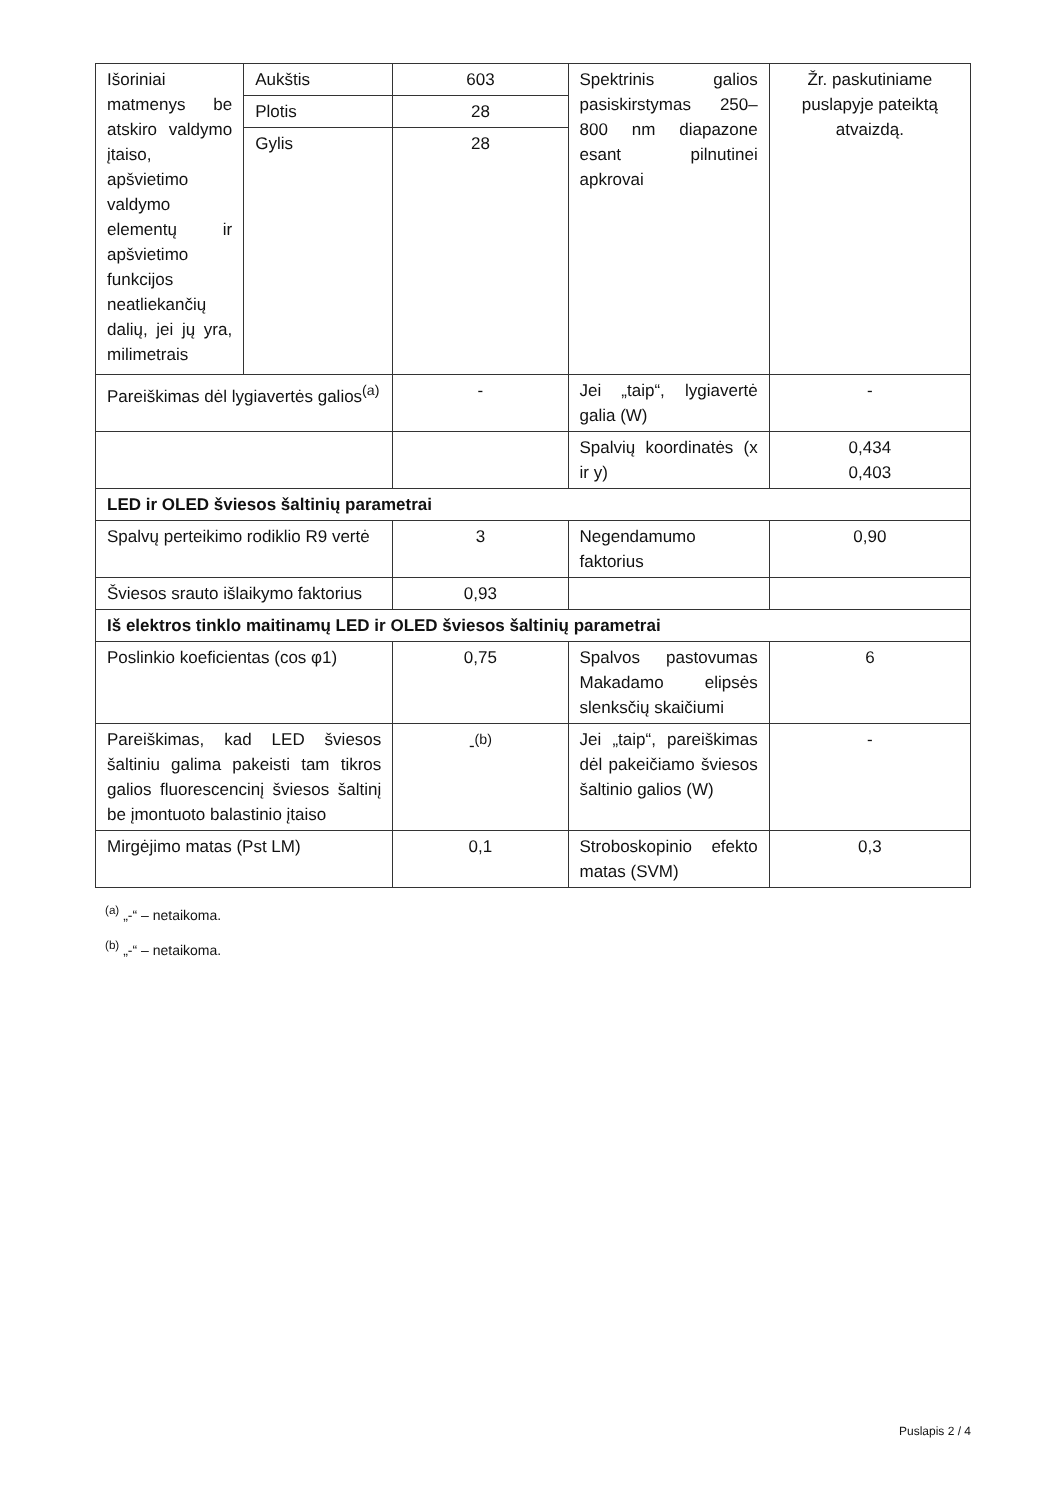| Išoriniai matmenys be atskiro valdymo įtaiso, apšvietimo valdymo elementų ir apšvietimo funkcijos neatliekančių dalių, jei jų yra, milimetrais | Aukštis | 603 | Spektrinis galios pasiskirstymas 250–800 nm diapazone esant pilnutinei apkrovai | Žr. paskutiniame puslapyje pateiktą atvaizdą. |
| | Plotis | 28 | | |
| | Gylis | 28 | | |
| Pareiškimas dėl lygiavertės galios<sup>(a)</sup> | | - | Jei „taip“, lygiavertė galia (W) | - |
| | | | Spalvių koordinatės (x ir y) | 0,434 0,403 |
| LED ir OLED šviesos šaltinių parametrai | | | | |
| Spalvų perteikimo rodiklio R9 vertė | | 3 | Negendamumo faktorius | 0,90 |
| Šviesos srauto išlaikymo faktorius | | 0,93 | | |
| Iš elektros tinklo maitinamų LED ir OLED šviesos šaltinių parametrai | | | | |
| Poslinkio koeficientas (cos φ1) | | 0,75 | Spalvos pastovumas Makadamo elipsės slenksčių skaičiumi | 6 |
| Pareiškimas, kad LED šviesos šaltiniu galima pakeisti tam tikros galios fluorescencinį šviesos šaltinį be įmontuoto balastinio įtaiso | | -<sup>(b)</sup> | Jei „taip“, pareiškimas dėl pakeičiamo šviesos šaltinio galios (W) | - |
| Mirgėjimo matas (Pst LM) | | 0,1 | Stroboskopinio efekto matas (SVM) | 0,3 |
<sup>(a)</sup> „-“ – netaikoma.
<sup>(b)</sup> „-“ – netaikoma.
Puslapis 2 / 4